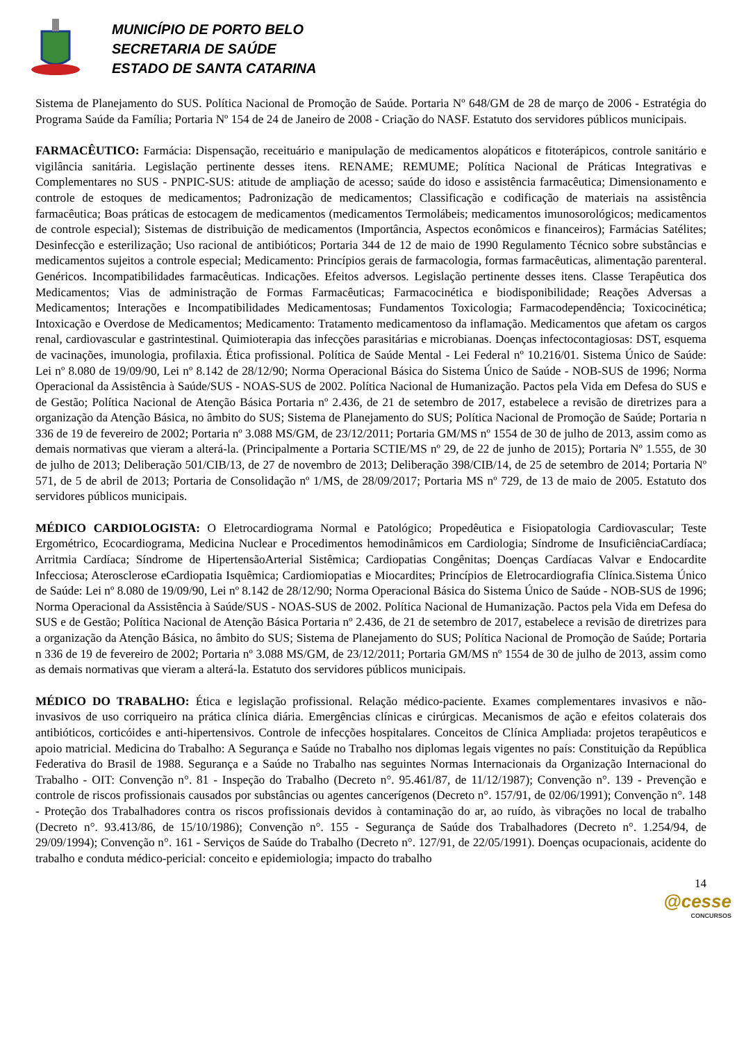MUNICÍPIO DE PORTO BELO
SECRETARIA DE SAÚDE
ESTADO DE SANTA CATARINA
Sistema de Planejamento do SUS. Política Nacional de Promoção de Saúde. Portaria Nº 648/GM de 28 de março de 2006 - Estratégia do Programa Saúde da Família; Portaria Nº 154 de 24 de Janeiro de 2008 - Criação do NASF. Estatuto dos servidores públicos municipais.
FARMACÊUTICO: Farmácia: Dispensação, receituário e manipulação de medicamentos alopáticos e fitoterápicos, controle sanitário e vigilância sanitária. Legislação pertinente desses itens. RENAME; REMUME; Política Nacional de Práticas Integrativas e Complementares no SUS - PNPIC-SUS: atitude de ampliação de acesso; saúde do idoso e assistência farmacêutica; Dimensionamento e controle de estoques de medicamentos; Padronização de medicamentos; Classificação e codificação de materiais na assistência farmacêutica; Boas práticas de estocagem de medicamentos (medicamentos Termolábeis; medicamentos imunosorológicos; medicamentos de controle especial); Sistemas de distribuição de medicamentos (Importância, Aspectos econômicos e financeiros); Farmácias Satélites; Desinfecção e esterilização; Uso racional de antibióticos; Portaria 344 de 12 de maio de 1990 Regulamento Técnico sobre substâncias e medicamentos sujeitos a controle especial; Medicamento: Princípios gerais de farmacologia, formas farmacêuticas, alimentação parenteral. Genéricos. Incompatibilidades farmacêuticas. Indicações. Efeitos adversos. Legislação pertinente desses itens. Classe Terapêutica dos Medicamentos; Vias de administração de Formas Farmacêuticas; Farmacocinética e biodisponibilidade; Reações Adversas a Medicamentos; Interações e Incompatibilidades Medicamentosas; Fundamentos Toxicologia; Farmacodependência; Toxicocinética; Intoxicação e Overdose de Medicamentos; Medicamento: Tratamento medicamentoso da inflamação. Medicamentos que afetam os cargos renal, cardiovascular e gastrintestinal. Quimioterapia das infecções parasitárias e microbianas. Doenças infectocontagiosas: DST, esquema de vacinações, imunologia, profilaxia. Ética profissional. Política de Saúde Mental - Lei Federal nº 10.216/01. Sistema Único de Saúde: Lei nº 8.080 de 19/09/90, Lei nº 8.142 de 28/12/90; Norma Operacional Básica do Sistema Único de Saúde - NOB-SUS de 1996; Norma Operacional da Assistência à Saúde/SUS - NOAS-SUS de 2002. Política Nacional de Humanização. Pactos pela Vida em Defesa do SUS e de Gestão; Política Nacional de Atenção Básica Portaria nº 2.436, de 21 de setembro de 2017, estabelece a revisão de diretrizes para a organização da Atenção Básica, no âmbito do SUS; Sistema de Planejamento do SUS; Política Nacional de Promoção de Saúde; Portaria n 336 de 19 de fevereiro de 2002; Portaria nº 3.088 MS/GM, de 23/12/2011; Portaria GM/MS nº 1554 de 30 de julho de 2013, assim como as demais normativas que vieram a alterá-la. (Principalmente a Portaria SCTIE/MS nº 29, de 22 de junho de 2015); Portaria Nº 1.555, de 30 de julho de 2013; Deliberação 501/CIB/13, de 27 de novembro de 2013; Deliberação 398/CIB/14, de 25 de setembro de 2014; Portaria Nº 571, de 5 de abril de 2013; Portaria de Consolidação nº 1/MS, de 28/09/2017; Portaria MS nº 729, de 13 de maio de 2005. Estatuto dos servidores públicos municipais.
MÉDICO CARDIOLOGISTA: O Eletrocardiograma Normal e Patológico; Propedêutica e Fisiopatologia Cardiovascular; Teste Ergométrico, Ecocardiograma, Medicina Nuclear e Procedimentos hemodinâmicos em Cardiologia; Síndrome de InsuficiênciaCardíaca; Arritmia Cardíaca; Síndrome de HipertensãoArterial Sistêmica; Cardiopatias Congênitas; Doenças Cardíacas Valvar e Endocardite Infecciosa; Aterosclerose eCardiopatia Isquêmica; Cardiomiopatias e Miocardites; Princípios de Eletrocardiografia Clínica.Sistema Único de Saúde: Lei nº 8.080 de 19/09/90, Lei nº 8.142 de 28/12/90; Norma Operacional Básica do Sistema Único de Saúde - NOB-SUS de 1996; Norma Operacional da Assistência à Saúde/SUS - NOAS-SUS de 2002. Política Nacional de Humanização. Pactos pela Vida em Defesa do SUS e de Gestão; Política Nacional de Atenção Básica Portaria nº 2.436, de 21 de setembro de 2017, estabelece a revisão de diretrizes para a organização da Atenção Básica, no âmbito do SUS; Sistema de Planejamento do SUS; Política Nacional de Promoção de Saúde; Portaria n 336 de 19 de fevereiro de 2002; Portaria nº 3.088 MS/GM, de 23/12/2011; Portaria GM/MS nº 1554 de 30 de julho de 2013, assim como as demais normativas que vieram a alterá-la. Estatuto dos servidores públicos municipais.
MÉDICO DO TRABALHO: Ética e legislação profissional. Relação médico-paciente. Exames complementares invasivos e não-invasivos de uso corriqueiro na prática clínica diária. Emergências clínicas e cirúrgicas. Mecanismos de ação e efeitos colaterais dos antibióticos, corticóides e anti-hipertensivos. Controle de infecções hospitalares. Conceitos de Clínica Ampliada: projetos terapêuticos e apoio matricial. Medicina do Trabalho: A Segurança e Saúde no Trabalho nos diplomas legais vigentes no país: Constituição da República Federativa do Brasil de 1988. Segurança e a Saúde no Trabalho nas seguintes Normas Internacionais da Organização Internacional do Trabalho - OIT: Convenção n°. 81 - Inspeção do Trabalho (Decreto n°. 95.461/87, de 11/12/1987); Convenção n°. 139 - Prevenção e controle de riscos profissionais causados por substâncias ou agentes cancerígenos (Decreto n°. 157/91, de 02/06/1991); Convenção n°. 148 - Proteção dos Trabalhadores contra os riscos profissionais devidos à contaminação do ar, ao ruído, às vibrações no local de trabalho (Decreto n°. 93.413/86, de 15/10/1986); Convenção n°. 155 - Segurança de Saúde dos Trabalhadores (Decreto n°. 1.254/94, de 29/09/1994); Convenção n°. 161 - Serviços de Saúde do Trabalho (Decreto n°. 127/91, de 22/05/1991). Doenças ocupacionais, acidente do trabalho e conduta médico-pericial: conceito e epidemiologia; impacto do trabalho
14
@cesse
CONCURSOS